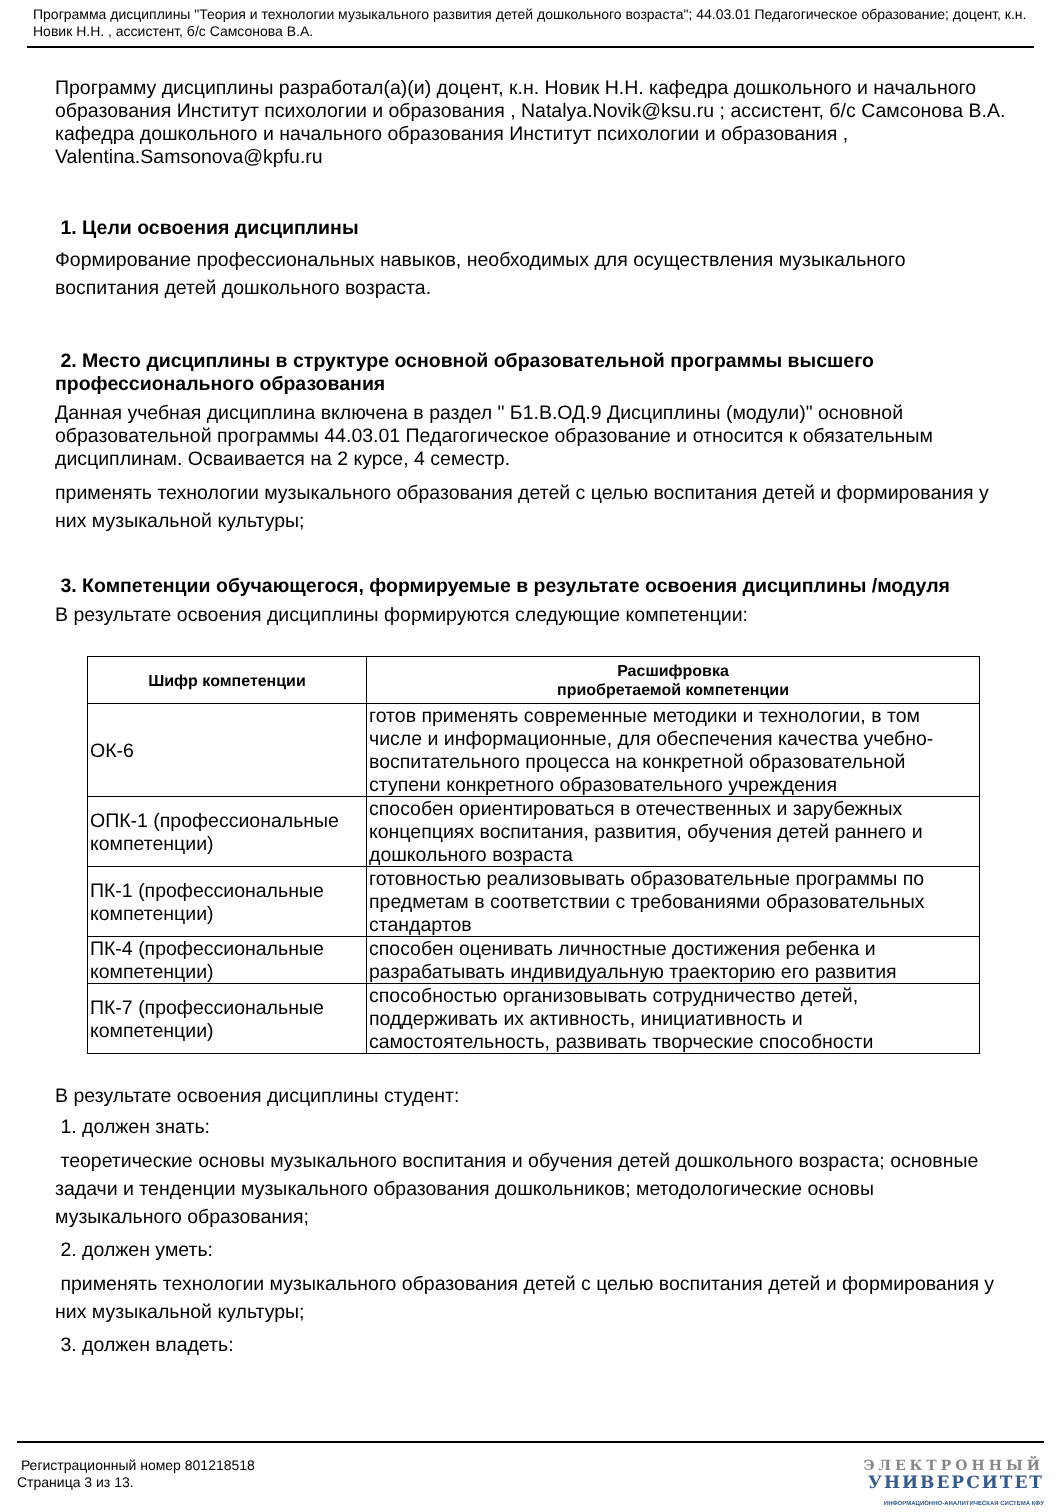Программа дисциплины "Теория и технологии музыкального развития детей дошкольного возраста"; 44.03.01 Педагогическое образование; доцент, к.н. Новик Н.Н. , ассистент, б/с Самсонова В.А.
Программу дисциплины разработал(а)(и) доцент, к.н. Новик Н.Н. кафедра дошкольного и начального образования Институт психологии и образования , Natalya.Novik@ksu.ru ; ассистент, б/с Самсонова В.А. кафедра дошкольного и начального образования Институт психологии и образования , Valentina.Samsonova@kpfu.ru
1. Цели освоения дисциплины
Формирование профессиональных навыков, необходимых для осуществления музыкального воспитания детей дошкольного возраста.
2. Место дисциплины в структуре основной образовательной программы высшего профессионального образования
Данная учебная дисциплина включена в раздел " Б1.В.ОД.9 Дисциплины (модули)" основной образовательной программы 44.03.01 Педагогическое образование и относится к обязательным дисциплинам. Осваивается на 2 курсе, 4 семестр.
применять технологии музыкального образования детей с целью воспитания детей и формирования у них музыкальной культуры;
3. Компетенции обучающегося, формируемые в результате освоения дисциплины /модуля
В результате освоения дисциплины формируются следующие компетенции:
| Шифр компетенции | Расшифровка приобретаемой компетенции |
| --- | --- |
| ОК-6 | готов применять современные методики и технологии, в том числе и информационные, для обеспечения качества учебно-воспитательного процесса на конкретной образовательной ступени конкретного образовательного учреждения |
| ОПК-1 (профессиональные компетенции) | способен ориентироваться в отечественных и зарубежных концепциях воспитания, развития, обучения детей раннего и дошкольного возраста |
| ПК-1 (профессиональные компетенции) | готовностью реализовывать образовательные программы по предметам в соответствии с требованиями образовательных стандартов |
| ПК-4 (профессиональные компетенции) | способен оценивать личностные достижения ребенка и разрабатывать индивидуальную траекторию его развития |
| ПК-7 (профессиональные компетенции) | способностью организовывать сотрудничество детей, поддерживать их активность, инициативность и самостоятельность, развивать творческие способности |
В результате освоения дисциплины студент:
1. должен знать:
теоретические основы музыкального воспитания и обучения детей дошкольного возраста; основные задачи и тенденции музыкального образования дошкольников; методологические основы музыкального образования;
2. должен уметь:
применять технологии музыкального образования детей с целью воспитания детей и формирования у них музыкальной культуры;
3. должен владеть:
Регистрационный номер 801218518
Страница 3 из 13.
ЭЛЕКТРОННЫЙ
УНИВЕРСИТЕТ
ИНФОРМАЦИОННО-АНАЛИТИЧЕСКАЯ СИСТЕМА КФУ